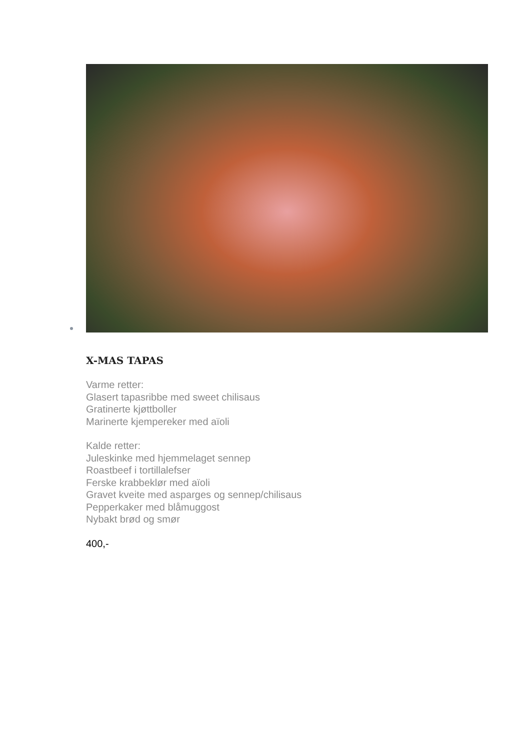X-MAS TAPAS
Varme retter:
Glasert tapasribbe med sweet chilisaus
Gratinerte kjøttboller
Marinerte kjempereker med aïoli
Kalde retter:
Juleskinke med hjemmelaget sennep
Roastbeef i tortillalefser
Ferske krabbeklør med aïoli
Gravet kveite med asparges og sennep/chilisaus
Pepperkaker med blåmuggost
Nybakt brød og smør
400,-